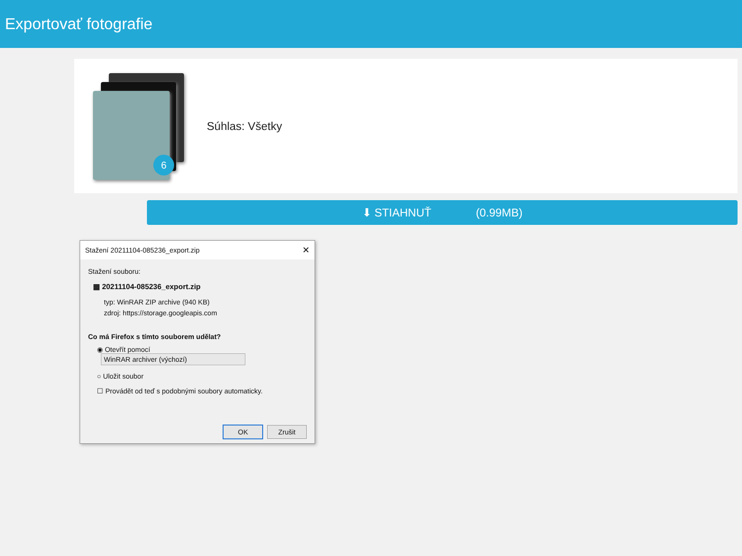Exportovať fotografie
6
Súhlas: Všetky
⬇ STIAHNUŤ (0.99MB)
Stažení 20211104-085236_export.zip ✕
Stažení souboru:
▦ 20211104-085236_export.zip
typ: WinRAR ZIP archive (940 KB)
zdroj: https://storage.googleapis.com
Co má Firefox s tímto souborem udělat?
◉ Otevřít pomocí WinRAR archiver (výchozí)
○ Uložit soubor
☐ Provádět od teď s podobnými soubory automaticky.
OK Zrušit